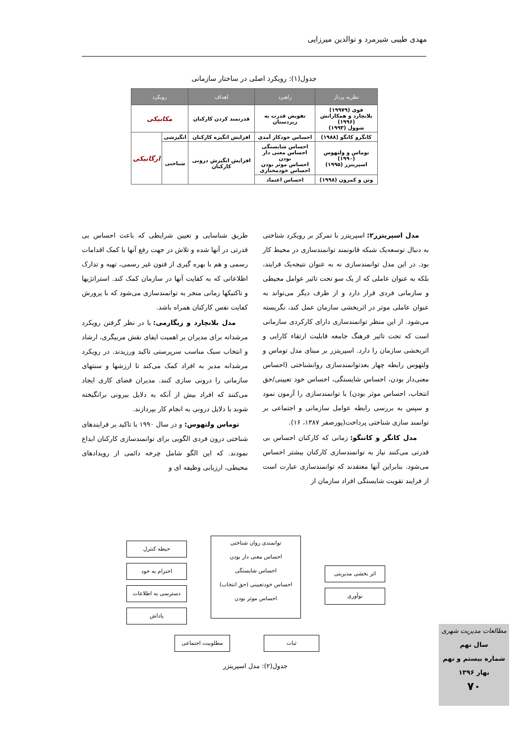مهدی طیبی شیرمرد و نوالدین میرزایی
جدول(۱): رویکرد اصلی در ساختار سازمانی
| نظریه پرداز | راهبرد | اهداف | رویکرد | |
| --- | --- | --- | --- | --- |
| فوی (۱۹۹۷۹) بلانچارد و همکارانش (۱۹۹۶) شوول (۱۹۹۳) | تفویض قدرت به زیردستان | قدرتمند کردن کارکنان | مکانیکی | |
| کانگرو کانگو (۱۹۸۸) | احساس خودکار آمدی | افزایش انگیزه کارکنان | انگیزشی | ارگانیکی |
| توماس و ولتهوس (۱۹۹۰) اسپریتزر (۱۹۹۵) | احساس شایستگی احساس معنی دار بودن احساس موثر بودن احساس خودمختاری | افزایش انگیزش درونی کارکنان | شناختی | |
| وتن و کمرون (۱۹۹۸) | احساس اعتماد | | | |
مدل اسپریتزر۲: اسپریتزر با تمرکز بر رویکرد شناختی به دنبال توسعه‌یک شبکه قانونمند توانمندسازی در محیط کار بود. در این مدل توانمندسازی نه به عنوان نتیجه‌یک فرایند، بلکه به عنوان عاملی که از یک سو تحت تاثیر عوامل محیطی و سازمانی فردی قرار دارد و از طرف دیگر می‌تواند به عنوان عاملی موثر در اثربخشی سازمان عمل کند، نگریسته می‌شود. از این منظر توانمندسازی دارای کارکردی سازمانی است که تحت تاثیر فرهنگ جامعه قابلیت ارتقاء کارایی و اثربخشی سازمان را دارد. اسپریتزر بر مبنای مدل توماس و ولتهوس رابطه چهار بعدتوانمندسازی روانشناختی (احساس معنی‌دار بودن، احساس شایستگی، احساس خود تعیینی/حق انتخاب، احساس موثر بودن) با توانمندسازی را آزمون نمود و سپس به بررسی رابطه عوامل سازمانی و اجتماعی بر توانمند سازی شناختی پرداخت(پورصفر ۱۳۸۷، ۱۶).
مدل کانگر و کاننگو: زمانی که کارکنان احساس بی قدرتی می‌کنند نیاز به توانمندسازی کارکنان بیشتر احساس می‌شود. بنابراین آنها معتقدند که توانمندسازی عبارت است از فرایند تقویت شایستگی افراد سازمان از
طریق شناسایی و تعیین شرایطی که باعث احساس بی قدرتی در آنها شده و تلاش در جهت رفع آنها با کمک اقدامات رسمی و هم با بهره گیری از فنون غیر رسمی، تهیه و تدارک اطلاعاتی که به کفایت آنها در سازمان کمک کند. استراتژیها و تاکتیکها زمانی منجر به توانمندسازی می‌شود که با پرورش کفایت نفس کارکنان همراه باشد.
مدل بلانچارد و زیگارمی: با در نظر گرفتن رویکرد مرشدانه برای مدیران بر اهمیت ایفای نقش مربیگری، ارشاد و انتخاب سبک مناسب سرپرستی تاکید ورزیدند. در رویکرد مرشدانه مدیر به افراد کمک می‌کند تا ارزشها و سنتهای سازمانی را درونی سازی کنند. مدیران فضای کاری ایجاد می‌کنند که افراد بیش از آنکه به دلایل بیرونی برانگیخته شوند با دلایل درونی به انجام کار بپردازند.
توماس ولتهوس: و در سال ۱۹۹۰ با تاکید بر فرایندهای شناختی درون فردی الگویی برای توانمندسازی کارکنان ابداع نمودند. که این الگو شامل چرخه دائمی از رویدادهای محیطی، ارزیابی وظیفه ای و
توانمندی روان شناختی
احساس معنی دار بودن
احساس شایستگی
احساس خودتعیینی (حق انتخاب)
احساس موثر بودن
حیطه کنترل
احترام به خود
دسترسی به اطلاعات
پاداش
اثر بخشی مدیریتی
نوآوری
مطلوبیت اجتماعی ثبات
جدول(۲): مدل اسپریتزر
مطالعات مدیریت شهری
سال نهم
شماره بیستم و نهم
بهار ۱۳۹۶
۷۰